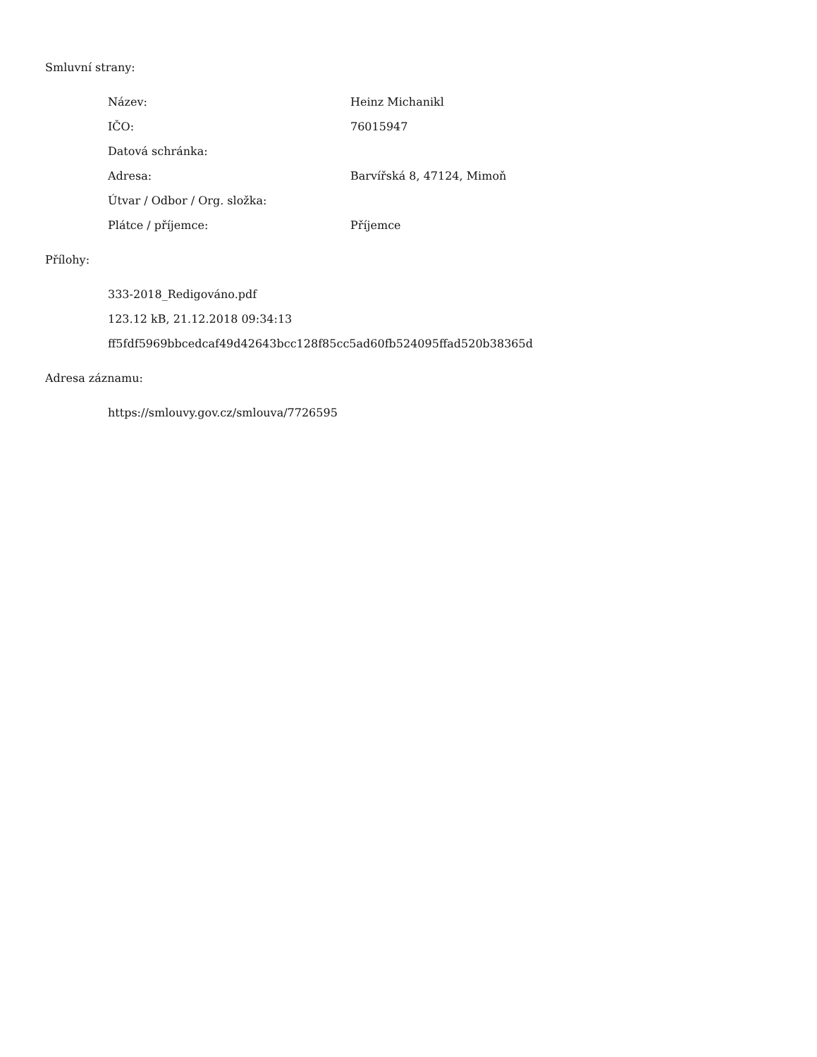Smluvní strany:
| Název: | Heinz Michanikl |
| IČO: | 76015947 |
| Datová schránka: | |
| Adresa: | Barvířská 8, 47124, Mimoň |
| Útvar / Odbor / Org. složka: | |
| Plátce / příjemce: | Příjemce |
Přílohy:
333-2018_Redigováno.pdf
123.12 kB, 21.12.2018 09:34:13
ff5fdf5969bbcedcaf49d42643bcc128f85cc5ad60fb524095ffad520b38365d
Adresa záznamu:
https://smlouvy.gov.cz/smlouva/7726595